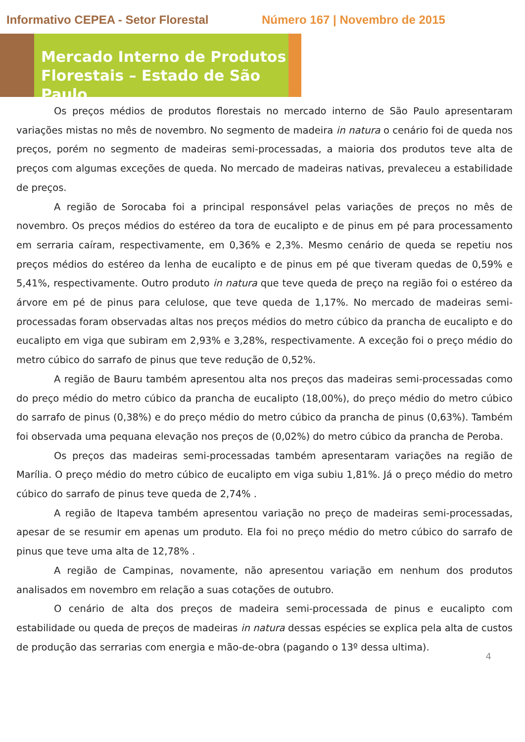Informativo CEPEA - Setor Florestal Número 167 | Novembro de 2015
Mercado Interno de Produtos Florestais – Estado de São Paulo
Os preços médios de produtos florestais no mercado interno de São Paulo apresentaram variações mistas no mês de novembro. No segmento de madeira in natura o cenário foi de queda nos preços, porém no segmento de madeiras semi-processadas, a maioria dos produtos teve alta de preços com algumas exceções de queda. No mercado de madeiras nativas, prevaleceu a estabilidade de preços.
A região de Sorocaba foi a principal responsável pelas variações de preços no mês de novembro. Os preços médios do estéreo da tora de eucalipto e de pinus em pé para processamento em serraria caíram, respectivamente, em 0,36% e 2,3%. Mesmo cenário de queda se repetiu nos preços médios do estéreo da lenha de eucalipto e de pinus em pé que tiveram quedas de 0,59% e 5,41%, respectivamente. Outro produto in natura que teve queda de preço na região foi o estéreo da árvore em pé de pinus para celulose, que teve queda de 1,17%. No mercado de madeiras semi-processadas foram observadas altas nos preços médios do metro cúbico da prancha de eucalipto e do eucalipto em viga que subiram em 2,93% e 3,28%, respectivamente. A exceção foi o preço médio do metro cúbico do sarrafo de pinus que teve redução de 0,52%.
A região de Bauru também apresentou alta nos preços das madeiras semi-processadas como do preço médio do metro cúbico da prancha de eucalipto (18,00%), do preço médio do metro cúbico do sarrafo de pinus (0,38%) e do preço médio do metro cúbico da prancha de pinus (0,63%). Também foi observada uma pequana elevação nos preços de (0,02%) do metro cúbico da prancha de Peroba.
Os preços das madeiras semi-processadas também apresentaram variações na região de Marília. O preço médio do metro cúbico de eucalipto em viga subiu 1,81%. Já o preço médio do metro cúbico do sarrafo de pinus teve queda de 2,74% .
A região de Itapeva também apresentou variação no preço de madeiras semi-processadas, apesar de se resumir em apenas um produto. Ela foi no preço médio do metro cúbico do sarrafo de pinus que teve uma alta de 12,78% .
A região de Campinas, novamente, não apresentou variação em nenhum dos produtos analisados em novembro em relação a suas cotações de outubro.
O cenário de alta dos preços de madeira semi-processada de pinus e eucalipto com estabilidade ou queda de preços de madeiras in natura dessas espécies se explica pela alta de custos de produção das serrarias com energia e mão-de-obra (pagando o 13º dessa ultima).
4